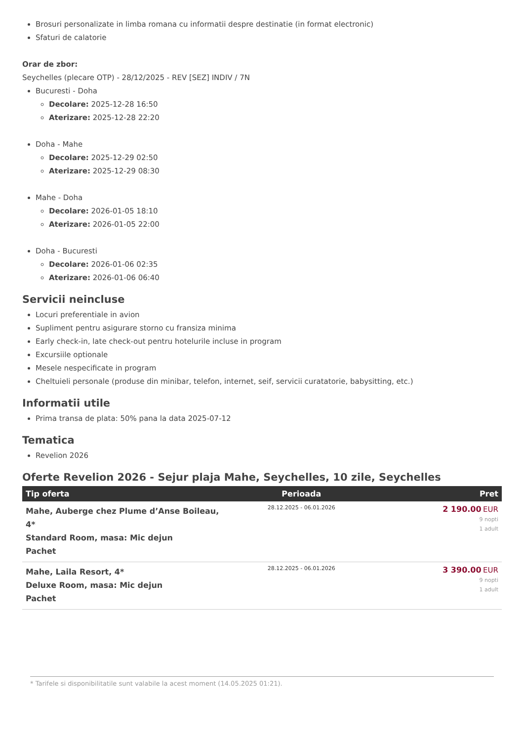Brosuri personalizate in limba romana cu informatii despre destinatie (in format electronic)
Sfaturi de calatorie
Orar de zbor:
Seychelles (plecare OTP) - 28/12/2025 - REV [SEZ] INDIV / 7N
Bucuresti - Doha
Decolare: 2025-12-28 16:50
Aterizare: 2025-12-28 22:20
Doha - Mahe
Decolare: 2025-12-29 02:50
Aterizare: 2025-12-29 08:30
Mahe - Doha
Decolare: 2026-01-05 18:10
Aterizare: 2026-01-05 22:00
Doha - Bucuresti
Decolare: 2026-01-06 02:35
Aterizare: 2026-01-06 06:40
Servicii neincluse
Locuri preferentiale in avion
Supliment pentru asigurare storno cu fransiza minima
Early check-in, late check-out pentru hotelurile incluse in program
Excursiile optionale
Mesele nespecificate in program
Cheltuieli personale (produse din minibar, telefon, internet, seif, servicii curatatorie, babysitting, etc.)
Informatii utile
Prima transa de plata: 50% pana la data 2025-07-12
Tematica
Revelion 2026
Oferte Revelion 2026 - Sejur plaja Mahe, Seychelles, 10 zile, Seychelles
| Tip oferta | Perioada | Pret |
| --- | --- | --- |
| Mahe, Auberge chez Plume d’Anse Boileau, 4* Standard Room, masa: Mic dejun Pachet | 28.12.2025 - 06.01.2026 | 2 190.00 EUR 9 nopti 1 adult |
| Mahe, Laila Resort, 4* Deluxe Room, masa: Mic dejun Pachet | 28.12.2025 - 06.01.2026 | 3 390.00 EUR 9 nopti 1 adult |
* Tarifele si disponibilitatile sunt valabile la acest moment (14.05.2025 01:21).